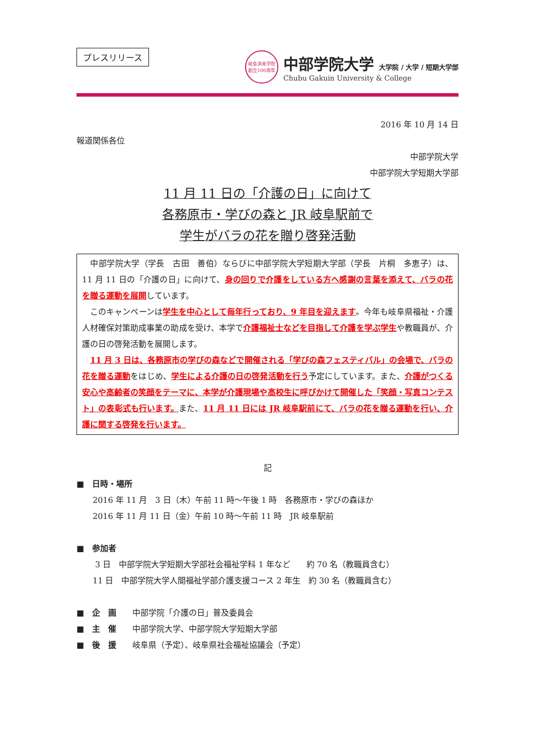プレスリリース
岐阜済美学院
創立100周年
中部学院大学 大学院 / 大学 / 短期大学部
Chubu Gakuin University & College
2016 年 10 月 14 日
報道関係各位
中部学院大学
中部学院大学短期大学部
11 月 11 日の「介護の日」に向けて
各務原市・学びの森と JR 岐阜駅前で
学生がバラの花を贈り啓発活動
　中部学院大学（学長　古田　善伯）ならびに中部学院大学短期大学部（学長　片桐　多恵子）は、11 月 11 日の「介護の日」に向けて、身の回りで介護をしている方へ感謝の言葉を添えて、バラの花を贈る運動を展開しています。
　このキャンペーンは学生を中心として毎年行っており、9 年目を迎えます。今年も岐阜県福祉・介護人材確保対策助成事業の助成を受け、本学で介護福祉士などを目指して介護を学ぶ学生や教職員が、介護の日の啓発活動を展開します。
　11 月 3 日は、各務原市の学びの森などで開催される「学びの森フェスティバル」の会場で、バラの花を贈る運動をはじめ、学生による介護の日の啓発活動を行う予定にしています。また、介護がつくる安心や高齢者の笑顔をテーマに、本学が介護現場や高校生に呼びかけて開催した「笑顔・写真コンテスト」の表彰式も行います。また、11 月 11 日には JR 岐阜駅前にて、バラの花を贈る運動を行い、介護に関する啓発を行います。
記
■　日時・場所
2016 年 11 月　3 日（木）午前 11 時～午後 1 時　各務原市・学びの森ほか
2016 年 11 月 11 日（金）午前 10 時～午前 11 時　JR 岐阜駅前
■　参加者
3 日　中部学院大学短期大学部社会福祉学科 1 年など　　約 70 名（教職員含む）
11 日　中部学院大学人間福祉学部介護支援コース 2 年生　約 30 名（教職員含む）
■　企　画　　中部学院「介護の日」普及委員会
■　主　催　　中部学院大学、中部学院大学短期大学部
■　後　援　　岐阜県（予定）、岐阜県社会福祉協議会（予定）